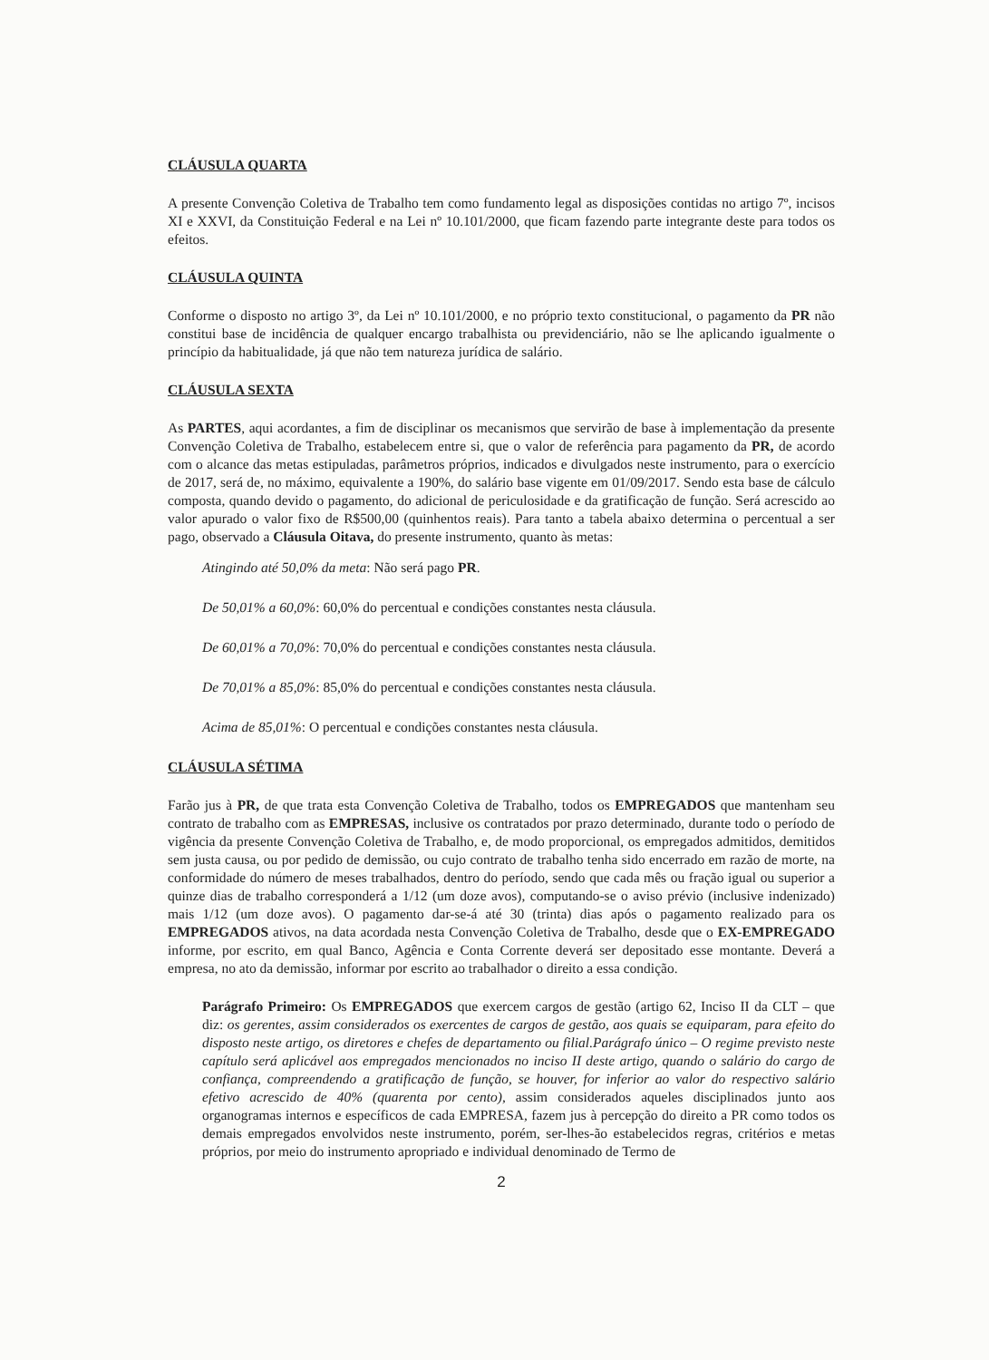CLÁUSULA QUARTA
A presente Convenção Coletiva de Trabalho tem como fundamento legal as disposições contidas no artigo 7º, incisos XI e XXVI, da Constituição Federal e na Lei nº 10.101/2000, que ficam fazendo parte integrante deste para todos os efeitos.
CLÁUSULA QUINTA
Conforme o disposto no artigo 3º, da Lei nº 10.101/2000, e no próprio texto constitucional, o pagamento da PR não constitui base de incidência de qualquer encargo trabalhista ou previdenciário, não se lhe aplicando igualmente o princípio da habitualidade, já que não tem natureza jurídica de salário.
CLÁUSULA SEXTA
As PARTES, aqui acordantes, a fim de disciplinar os mecanismos que servirão de base à implementação da presente Convenção Coletiva de Trabalho, estabelecem entre si, que o valor de referência para pagamento da PR, de acordo com o alcance das metas estipuladas, parâmetros próprios, indicados e divulgados neste instrumento, para o exercício de 2017, será de, no máximo, equivalente a 190%, do salário base vigente em 01/09/2017. Sendo esta base de cálculo composta, quando devido o pagamento, do adicional de periculosidade e da gratificação de função. Será acrescido ao valor apurado o valor fixo de R$500,00 (quinhentos reais). Para tanto a tabela abaixo determina o percentual a ser pago, observado a Cláusula Oitava, do presente instrumento, quanto às metas:
Atingindo até 50,0% da meta: Não será pago PR.
De 50,01% a 60,0%: 60,0% do percentual e condições constantes nesta cláusula.
De 60,01% a 70,0%: 70,0% do percentual e condições constantes nesta cláusula.
De 70,01% a 85,0%: 85,0% do percentual e condições constantes nesta cláusula.
Acima de 85,01%: O percentual e condições constantes nesta cláusula.
CLÁUSULA SÉTIMA
Farão jus à PR, de que trata esta Convenção Coletiva de Trabalho, todos os EMPREGADOS que mantenham seu contrato de trabalho com as EMPRESAS, inclusive os contratados por prazo determinado, durante todo o período de vigência da presente Convenção Coletiva de Trabalho, e, de modo proporcional, os empregados admitidos, demitidos sem justa causa, ou por pedido de demissão, ou cujo contrato de trabalho tenha sido encerrado em razão de morte, na conformidade do número de meses trabalhados, dentro do período, sendo que cada mês ou fração igual ou superior a quinze dias de trabalho corresponderá a 1/12 (um doze avos), computando-se o aviso prévio (inclusive indenizado) mais 1/12 (um doze avos). O pagamento dar-se-á até 30 (trinta) dias após o pagamento realizado para os EMPREGADOS ativos, na data acordada nesta Convenção Coletiva de Trabalho, desde que o EX-EMPREGADO informe, por escrito, em qual Banco, Agência e Conta Corrente deverá ser depositado esse montante. Deverá a empresa, no ato da demissão, informar por escrito ao trabalhador o direito a essa condição.
Parágrafo Primeiro: Os EMPREGADOS que exercem cargos de gestão (artigo 62, Inciso II da CLT – que diz: os gerentes, assim considerados os exercentes de cargos de gestão, aos quais se equiparam, para efeito do disposto neste artigo, os diretores e chefes de departamento ou filial.Parágrafo único – O regime previsto neste capítulo será aplicável aos empregados mencionados no inciso II deste artigo, quando o salário do cargo de confiança, compreendendo a gratificação de função, se houver, for inferior ao valor do respectivo salário efetivo acrescido de 40% (quarenta por cento), assim considerados aqueles disciplinados junto aos organogramas internos e específicos de cada EMPRESA, fazem jus à percepção do direito a PR como todos os demais empregados envolvidos neste instrumento, porém, ser-lhes-ão estabelecidos regras, critérios e metas próprios, por meio do instrumento apropriado e individual denominado de Termo de
2